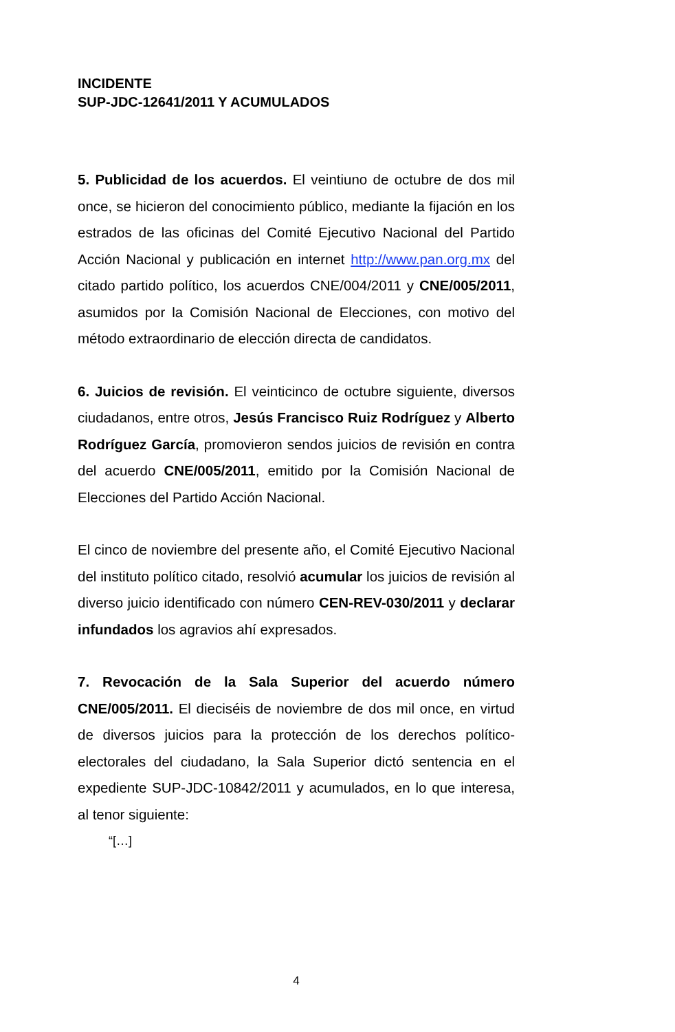INCIDENTE
SUP-JDC-12641/2011 Y ACUMULADOS
5. Publicidad de los acuerdos. El veintiuno de octubre de dos mil once, se hicieron del conocimiento público, mediante la fijación en los estrados de las oficinas del Comité Ejecutivo Nacional del Partido Acción Nacional y publicación en internet http://www.pan.org.mx del citado partido político, los acuerdos CNE/004/2011 y CNE/005/2011, asumidos por la Comisión Nacional de Elecciones, con motivo del método extraordinario de elección directa de candidatos.
6. Juicios de revisión. El veinticinco de octubre siguiente, diversos ciudadanos, entre otros, Jesús Francisco Ruiz Rodríguez y Alberto Rodríguez García, promovieron sendos juicios de revisión en contra del acuerdo CNE/005/2011, emitido por la Comisión Nacional de Elecciones del Partido Acción Nacional.
El cinco de noviembre del presente año, el Comité Ejecutivo Nacional del instituto político citado, resolvió acumular los juicios de revisión al diverso juicio identificado con número CEN-REV-030/2011 y declarar infundados los agravios ahí expresados.
7. Revocación de la Sala Superior del acuerdo número CNE/005/2011. El dieciséis de noviembre de dos mil once, en virtud de diversos juicios para la protección de los derechos político-electorales del ciudadano, la Sala Superior dictó sentencia en el expediente SUP-JDC-10842/2011 y acumulados, en lo que interesa, al tenor siguiente:
“[…]
4